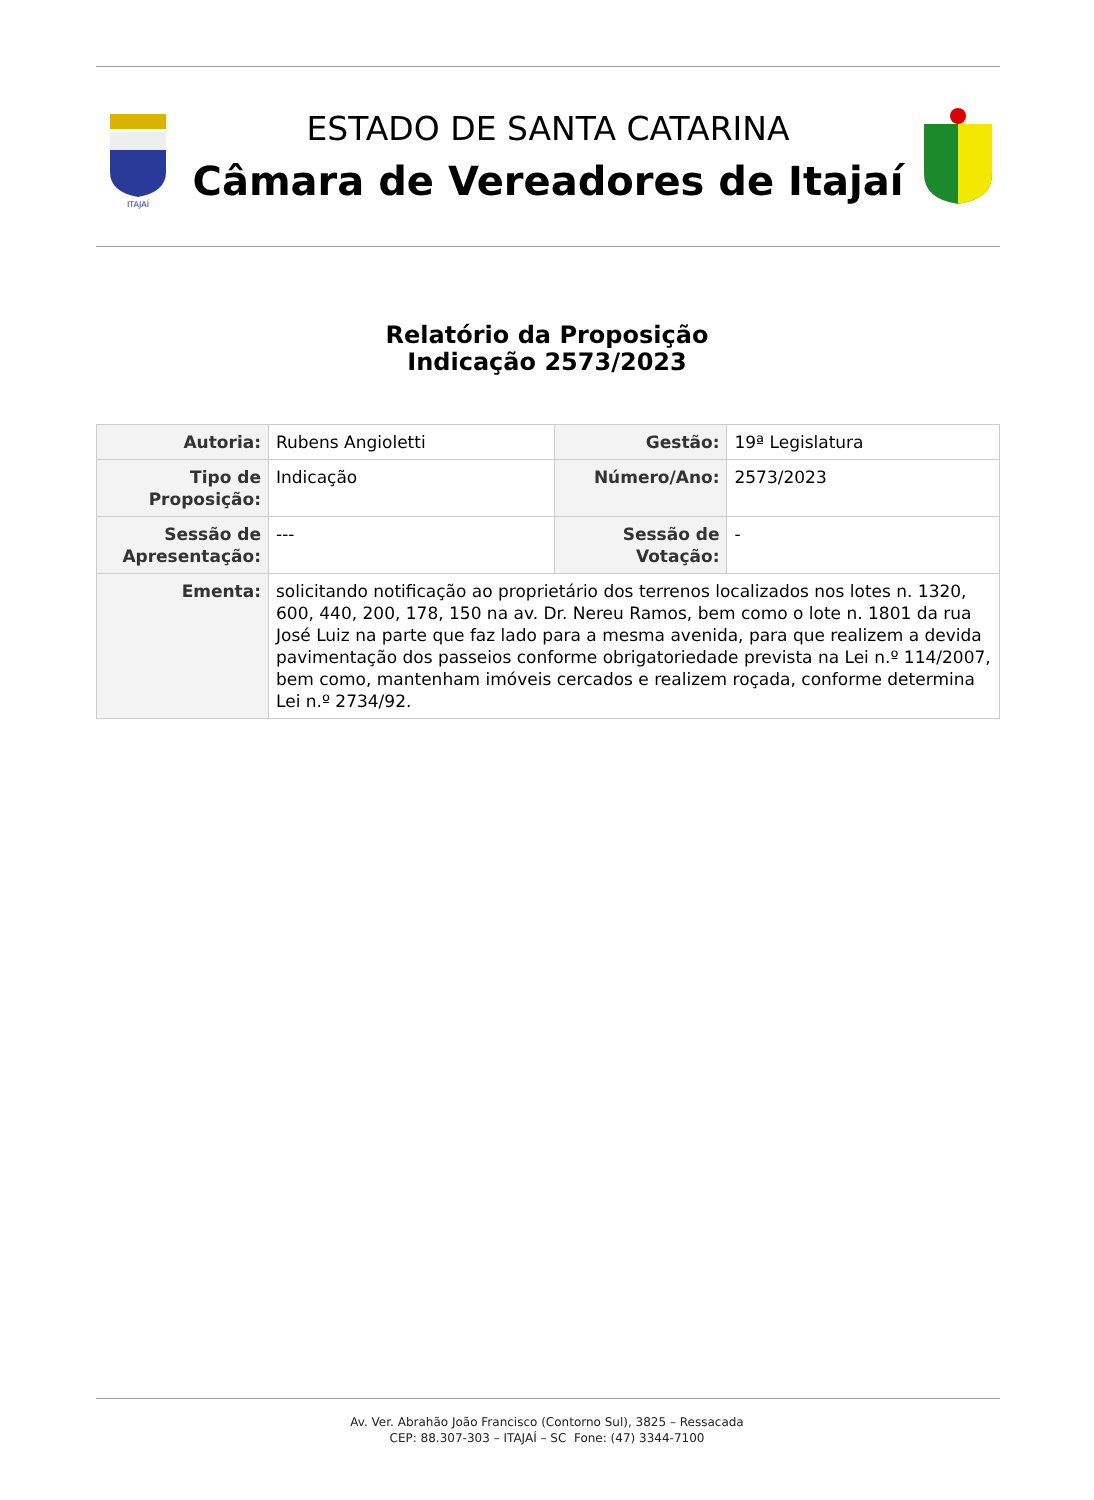ITAJAÍ
ESTADO DE SANTA CATARINA
Câmara de Vereadores de Itajaí
Relatório da Proposição
Indicação 2573/2023
| Autoria: | Rubens Angioletti | Gestão: | 19ª Legislatura |
| Tipo de Proposição: | Indicação | Número/Ano: | 2573/2023 |
| Sessão de Apresentação: | --- | Sessão de Votação: | - |
| Ementa: | solicitando notificação ao proprietário dos terrenos localizados nos lotes n. 1320, 600, 440, 200, 178, 150 na av. Dr. Nereu Ramos, bem como o lote n. 1801 da rua José Luiz na parte que faz lado para a mesma avenida, para que realizem a devida pavimentação dos passeios conforme obrigatoriedade prevista na Lei n.º 114/2007, bem como, mantenham imóveis cercados e realizem roçada, conforme determina Lei n.º 2734/92. | | |
Av. Ver. Abrahão João Francisco (Contorno Sul), 3825 – Ressacada
CEP: 88.307-303 – ITAJAÍ – SC Fone: (47) 3344-7100